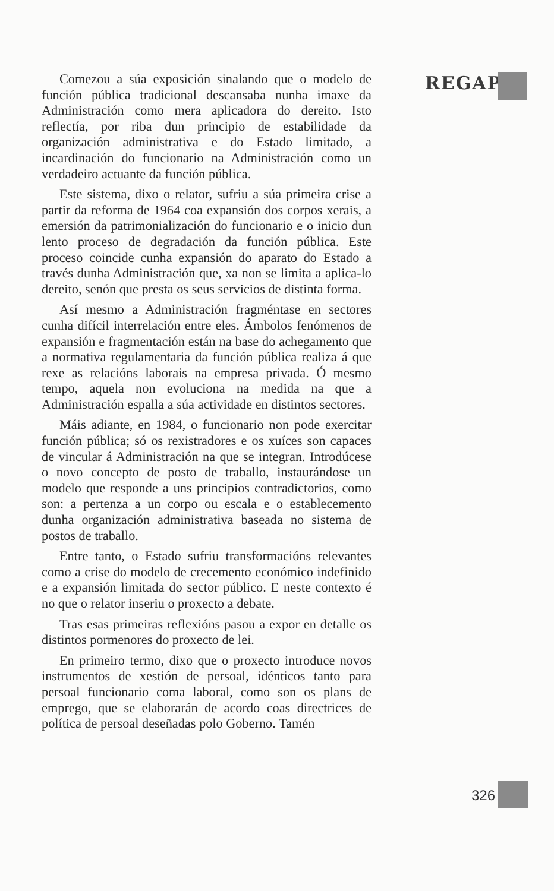REGAP
Comezou a súa exposición sinalando que o modelo de función pública tradicional descansaba nunha imaxe da Administración como mera aplicadora do dereito. Isto reflectía, por riba dun principio de estabilidade da organización administrativa e do Estado limitado, a incardinación do funcionario na Administración como un verdadeiro actuante da función pública.
Este sistema, dixo o relator, sufriu a súa primeira crise a partir da reforma de 1964 coa expansión dos corpos xerais, a emersión da patrimonialización do funcionario e o inicio dun lento proceso de degradación da función pública. Este proceso coincide cunha expansión do aparato do Estado a través dunha Administración que, xa non se limita a aplica-lo dereito, senón que presta os seus servicios de distinta forma.
Así mesmo a Administración fragméntase en sectores cunha difícil interrelación entre eles. Ámbolos fenómenos de expansión e fragmentación están na base do achegamento que a normativa regulamentaria da función pública realiza á que rexe as relacións laborais na empresa privada. Ó mesmo tempo, aquela non evoluciona na medida na que a Administración espalla a súa actividade en distintos sectores.
Máis adiante, en 1984, o funcionario non pode exercitar función pública; só os rexistradores e os xuíces son capaces de vincular á Administración na que se integran. Introdúcese o novo concepto de posto de traballo, instaurándose un modelo que responde a uns principios contradictorios, como son: a pertenza a un corpo ou escala e o establecemento dunha organización administrativa baseada no sistema de postos de traballo.
Entre tanto, o Estado sufriu transformacións relevantes como a crise do modelo de crecemento económico indefinido e a expansión limitada do sector público. E neste contexto é no que o relator inseriu o proxecto a debate.
Tras esas primeiras reflexións pasou a expor en detalle os distintos pormenores do proxecto de lei.
En primeiro termo, dixo que o proxecto introduce novos instrumentos de xestión de persoal, idénticos tanto para persoal funcionario coma laboral, como son os plans de emprego, que se elaborarán de acordo coas directrices de política de persoal deseñadas polo Goberno. Tamén
326